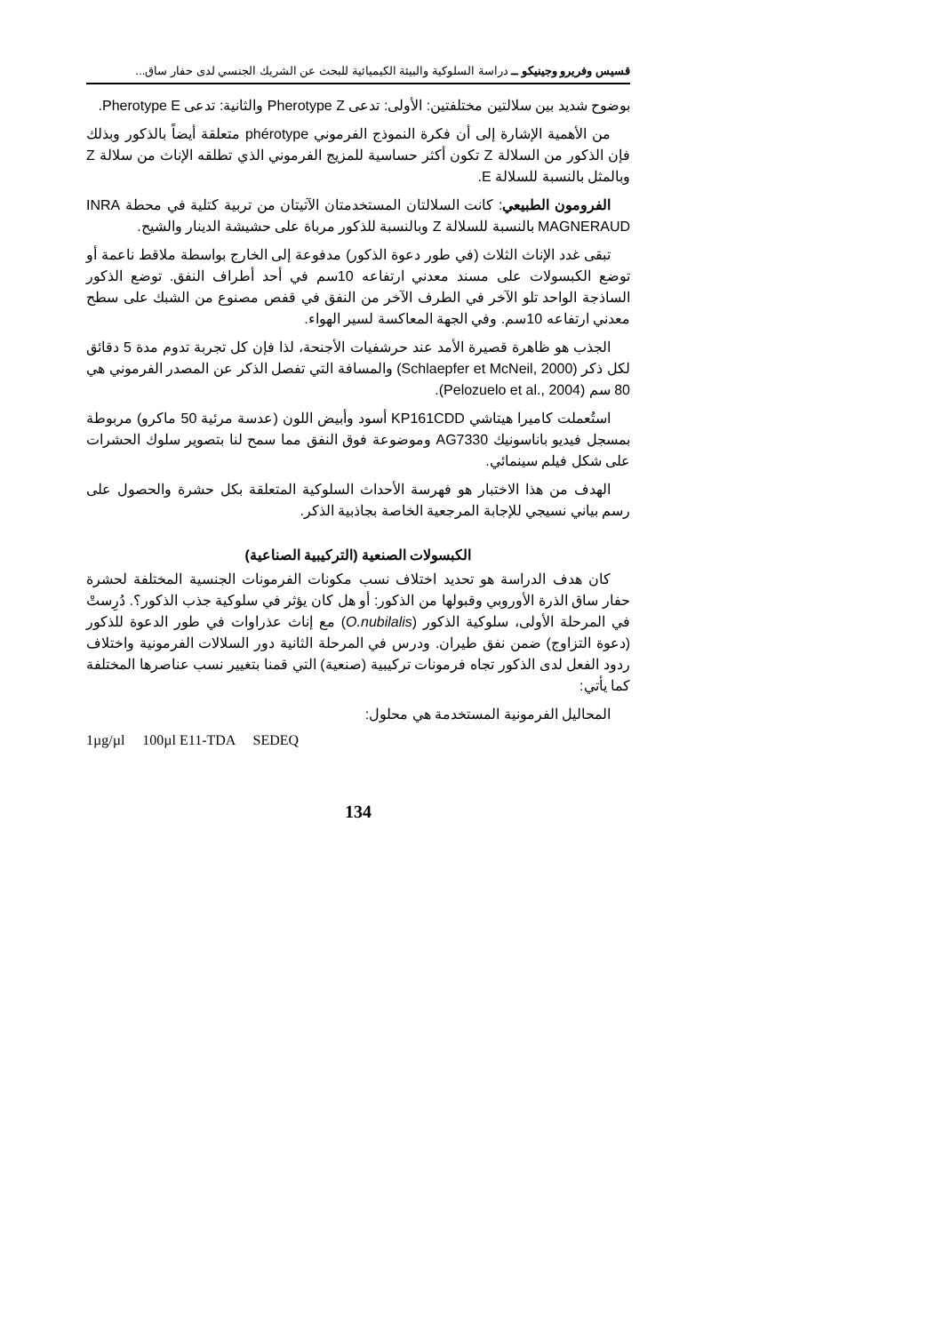قسيس وفريرو وجينيكو ــ دراسة السلوكية والبيئة الكيميائية للبحث عن الشريك الجنسي لدى حفار ساق...
بوضوح شديد بين سلالتين مختلفتين: الأولى: تدعى Pherotype Z والثانية: تدعى Pherotype E.
من الأهمية الإشارة إلى أن فكرة النموذج الفرموني phérotype متعلقة أيضاً بالذكور وبذلك فإن الذكور من السلالة Z تكون أكثر حساسية للمزيج الفرموني الذي تطلقه الإناث من سلالة Z وبالمثل بالنسبة للسلالة E.
الفرومون الطبيعي: كانت السلالتان المستخدمتان الآتيتان من تربية كتلية في محطة INRA MAGNERAUD بالنسبة للسلالة Z وبالنسبة للذكور مرباة على حشيشة الدينار والشيح.
تبقى غدد الإناث الثلاث (في طور دعوة الذكور) مدفوعة إلى الخارج بواسطة ملاقط ناعمة أو توضع الكبسولات على مسند معدني ارتفاعه 10سم في أحد أطراف النفق. توضع الذكور الساذجة الواحد تلو الآخر في الطرف الآخر من النفق في قفص مصنوع من الشبك على سطح معدني ارتفاعه 10سم. وفي الجهة المعاكسة لسير الهواء.
الجذب هو ظاهرة قصيرة الأمد عند حرشفيات الأجنحة، لذا فإن كل تجربة تدوم مدة 5 دقائق لكل ذكر (Schlaepfer et McNeil, 2000) والمسافة التي تفصل الذكر عن المصدر الفرموني هي 80 سم (Pelozuelo et al., 2004).
استُعملت كاميرا هيتاشي KP161CDD أسود وأبيض اللون (عدسة مرئية 50 ماكرو) مربوطة بمسجل فيديو باناسونيك AG7330 وموضوعة فوق النفق مما سمح لنا بتصوير سلوك الحشرات على شكل فيلم سينمائي.
الهدف من هذا الاختبار هو فهرسة الأحداث السلوكية المتعلقة بكل حشرة والحصول على رسم بياني نسيجي للإجابة المرجعية الخاصة بجاذبية الذكر.
الكبسولات الصنعية (التركيبية الصناعية)
كان هدف الدراسة هو تحديد اختلاف نسب مكونات الفرمونات الجنسية المختلفة لحشرة حفار ساق الذرة الأوروبي وقبولها من الذكور: أو هل كان يؤثر في سلوكية جذب الذكور؟. دُرِستْ في المرحلة الأولى، سلوكية الذكور (O.nubilalis) مع إناث عذراوات في طور الدعوة للذكور (دعوة التزاوج) ضمن نفق طيران. ودرس في المرحلة الثانية دور السلالات الفرمونية واختلاف ردود الفعل لدى الذكور تجاه فرمونات تركيبية (صنعية) التي قمنا بتغيير نسب عناصرها المختلفة كما يأتي:
المحاليل الفرمونية المستخدمة هي محلول:
1µg/µl 100µl E11-TDA SEDEQ
134